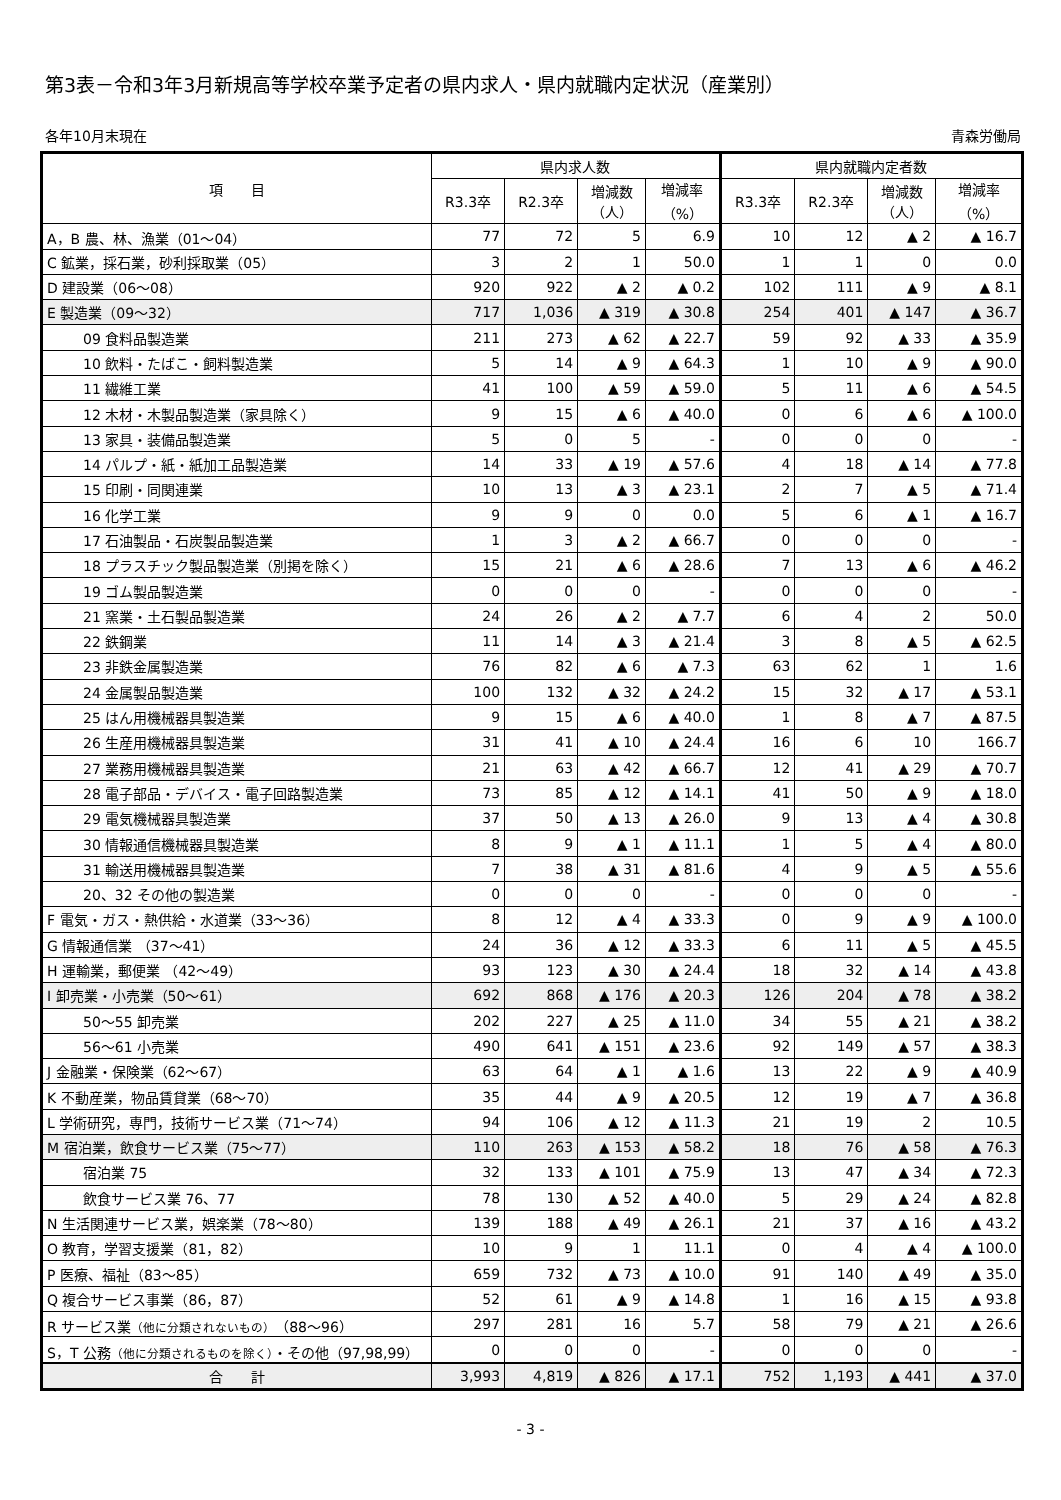第3表－令和3年3月新規高等学校卒業予定者の県内求人・県内就職内定状況（産業別）
各年10月末現在 青森労働局
| 項 目 | 県内求人数 | | | | 県内就職内定者数 | | | |
| --- | --- | --- | --- | --- | --- | --- | --- | --- |
| | R3.3卒 | R2.3卒 | 増減数 （人） | 増減率 （%） | R3.3卒 | R2.3卒 | 増減数 （人） | 増減率 （%） |
| A，B 農、林、漁業（01～04） | 77 | 72 | 5 | 6.9 | 10 | 12 | ▲ 2 | ▲ 16.7 |
| C 鉱業，採石業，砂利採取業（05） | 3 | 2 | 1 | 50.0 | 1 | 1 | 0 | 0.0 |
| D 建設業（06～08） | 920 | 922 | ▲ 2 | ▲ 0.2 | 102 | 111 | ▲ 9 | ▲ 8.1 |
| E 製造業（09～32） | 717 | 1,036 | ▲ 319 | ▲ 30.8 | 254 | 401 | ▲ 147 | ▲ 36.7 |
| 09 食料品製造業 | 211 | 273 | ▲ 62 | ▲ 22.7 | 59 | 92 | ▲ 33 | ▲ 35.9 |
| 10 飲料・たばこ・飼料製造業 | 5 | 14 | ▲ 9 | ▲ 64.3 | 1 | 10 | ▲ 9 | ▲ 90.0 |
| 11 繊維工業 | 41 | 100 | ▲ 59 | ▲ 59.0 | 5 | 11 | ▲ 6 | ▲ 54.5 |
| 12 木材・木製品製造業（家具除く） | 9 | 15 | ▲ 6 | ▲ 40.0 | 0 | 6 | ▲ 6 | ▲ 100.0 |
| 13 家具・装備品製造業 | 5 | 0 | 5 | - | 0 | 0 | 0 | - |
| 14 パルプ・紙・紙加工品製造業 | 14 | 33 | ▲ 19 | ▲ 57.6 | 4 | 18 | ▲ 14 | ▲ 77.8 |
| 15 印刷・同関連業 | 10 | 13 | ▲ 3 | ▲ 23.1 | 2 | 7 | ▲ 5 | ▲ 71.4 |
| 16 化学工業 | 9 | 9 | 0 | 0.0 | 5 | 6 | ▲ 1 | ▲ 16.7 |
| 17 石油製品・石炭製品製造業 | 1 | 3 | ▲ 2 | ▲ 66.7 | 0 | 0 | 0 | - |
| 18 プラスチック製品製造業（別掲を除く） | 15 | 21 | ▲ 6 | ▲ 28.6 | 7 | 13 | ▲ 6 | ▲ 46.2 |
| 19 ゴム製品製造業 | 0 | 0 | 0 | - | 0 | 0 | 0 | - |
| 21 窯業・土石製品製造業 | 24 | 26 | ▲ 2 | ▲ 7.7 | 6 | 4 | 2 | 50.0 |
| 22 鉄鋼業 | 11 | 14 | ▲ 3 | ▲ 21.4 | 3 | 8 | ▲ 5 | ▲ 62.5 |
| 23 非鉄金属製造業 | 76 | 82 | ▲ 6 | ▲ 7.3 | 63 | 62 | 1 | 1.6 |
| 24 金属製品製造業 | 100 | 132 | ▲ 32 | ▲ 24.2 | 15 | 32 | ▲ 17 | ▲ 53.1 |
| 25 はん用機械器具製造業 | 9 | 15 | ▲ 6 | ▲ 40.0 | 1 | 8 | ▲ 7 | ▲ 87.5 |
| 26 生産用機械器具製造業 | 31 | 41 | ▲ 10 | ▲ 24.4 | 16 | 6 | 10 | 166.7 |
| 27 業務用機械器具製造業 | 21 | 63 | ▲ 42 | ▲ 66.7 | 12 | 41 | ▲ 29 | ▲ 70.7 |
| 28 電子部品・デバイス・電子回路製造業 | 73 | 85 | ▲ 12 | ▲ 14.1 | 41 | 50 | ▲ 9 | ▲ 18.0 |
| 29 電気機械器具製造業 | 37 | 50 | ▲ 13 | ▲ 26.0 | 9 | 13 | ▲ 4 | ▲ 30.8 |
| 30 情報通信機械器具製造業 | 8 | 9 | ▲ 1 | ▲ 11.1 | 1 | 5 | ▲ 4 | ▲ 80.0 |
| 31 輸送用機械器具製造業 | 7 | 38 | ▲ 31 | ▲ 81.6 | 4 | 9 | ▲ 5 | ▲ 55.6 |
| 20、32 その他の製造業 | 0 | 0 | 0 | - | 0 | 0 | 0 | - |
| F 電気・ガス・熱供給・水道業（33～36） | 8 | 12 | ▲ 4 | ▲ 33.3 | 0 | 9 | ▲ 9 | ▲ 100.0 |
| G 情報通信業 （37～41） | 24 | 36 | ▲ 12 | ▲ 33.3 | 6 | 11 | ▲ 5 | ▲ 45.5 |
| H 運輸業，郵便業 （42～49） | 93 | 123 | ▲ 30 | ▲ 24.4 | 18 | 32 | ▲ 14 | ▲ 43.8 |
| I 卸売業・小売業（50～61） | 692 | 868 | ▲ 176 | ▲ 20.3 | 126 | 204 | ▲ 78 | ▲ 38.2 |
| 50～55 卸売業 | 202 | 227 | ▲ 25 | ▲ 11.0 | 34 | 55 | ▲ 21 | ▲ 38.2 |
| 56～61 小売業 | 490 | 641 | ▲ 151 | ▲ 23.6 | 92 | 149 | ▲ 57 | ▲ 38.3 |
| J 金融業・保険業（62～67） | 63 | 64 | ▲ 1 | ▲ 1.6 | 13 | 22 | ▲ 9 | ▲ 40.9 |
| K 不動産業，物品賃貸業（68～70） | 35 | 44 | ▲ 9 | ▲ 20.5 | 12 | 19 | ▲ 7 | ▲ 36.8 |
| L 学術研究，専門，技術サービス業（71～74） | 94 | 106 | ▲ 12 | ▲ 11.3 | 21 | 19 | 2 | 10.5 |
| M 宿泊業，飲食サービス業（75～77） | 110 | 263 | ▲ 153 | ▲ 58.2 | 18 | 76 | ▲ 58 | ▲ 76.3 |
| 宿泊業 75 | 32 | 133 | ▲ 101 | ▲ 75.9 | 13 | 47 | ▲ 34 | ▲ 72.3 |
| 飲食サービス業 76、77 | 78 | 130 | ▲ 52 | ▲ 40.0 | 5 | 29 | ▲ 24 | ▲ 82.8 |
| N 生活関連サービス業，娯楽業（78～80） | 139 | 188 | ▲ 49 | ▲ 26.1 | 21 | 37 | ▲ 16 | ▲ 43.2 |
| O 教育，学習支援業（81，82） | 10 | 9 | 1 | 11.1 | 0 | 4 | ▲ 4 | ▲ 100.0 |
| P 医療、福祉（83～85） | 659 | 732 | ▲ 73 | ▲ 10.0 | 91 | 140 | ▲ 49 | ▲ 35.0 |
| Q 複合サービス事業（86，87） | 52 | 61 | ▲ 9 | ▲ 14.8 | 1 | 16 | ▲ 15 | ▲ 93.8 |
| R サービス業 （他に分類されないもの） （88～96） | 297 | 281 | 16 | 5.7 | 58 | 79 | ▲ 21 | ▲ 26.6 |
| S，T 公務 （他に分類されるものを除く） ・その他（97,98,99） | 0 | 0 | 0 | - | 0 | 0 | 0 | - |
| 合 計 | 3,993 | 4,819 | ▲ 826 | ▲ 17.1 | 752 | 1,193 | ▲ 441 | ▲ 37.0 |
- 3 -